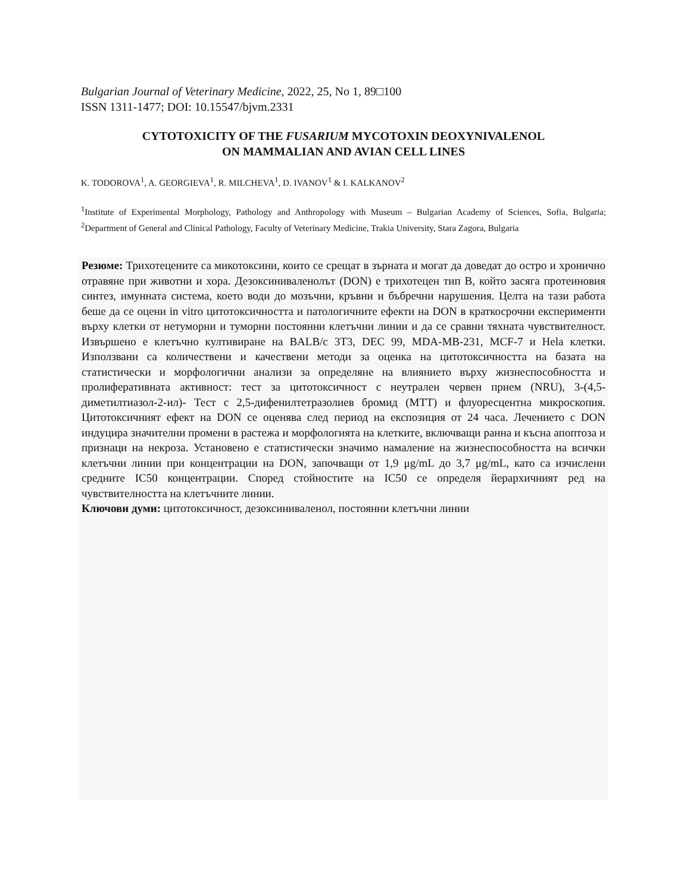Bulgarian Journal of Veterinary Medicine, 2022, 25, No 1, 89□100
ISSN 1311-1477; DOI: 10.15547/bjvm.2331
CYTOTOXICITY OF THE FUSARIUM MYCOTOXIN DEOXYNIVALENOL
ON MAMMALIAN AND AVIAN CELL LINES
K. TODOROVA<sup>1</sup>, A. GEORGIEVA<sup>1</sup>, R. MILCHEVA<sup>1</sup>, D. IVANOV<sup>1</sup> & I. KALKANOV<sup>2</sup>
<sup>1</sup> Institute of Experimental Morphology, Pathology and Anthropology with Museum – Bulgarian Academy of Sciences, Sofia, Bulgaria; <sup>2</sup>Department of General and Clinical Pathology, Faculty of Veterinary Medicine, Trakia University, Stara Zagora, Bulgaria
Резюме: Трихотецените са микотоксини, които се срещат в зърната и могат да доведат до остро и хронично отравяне при животни и хора. Дезоксиниваленолът (DON) е трихотецен тип B, който засяга протеиновия синтез, имунната система, което води до мозъчни, кръвни и бъбречни нарушения. Целта на тази работа беше да се оцени in vitro цитотоксичността и патологичните ефекти на DON в краткосрочни експерименти върху клетки от нетуморни и туморни постоянни клетъчни линии и да се сравни тяхната чувствителност. Извършено е клетъчно култивиране на BALB/c 3T3, DEC 99, MDA-MB-231, MCF-7 и Hela клетки. Използвани са количествени и качествени методи за оценка на цитотоксичността на базата на статистически и морфологични анализи за определяне на влиянието върху жизнеспособността и пролиферативната активност: тест за цитотоксичност с неутрален червен прием (NRU), 3-(4,5-диметилтиазол-2-ил)- Тест с 2,5-дифенилтетразолиев бромид (MTT) и флуоресцентна микроскопия. Цитотоксичният ефект на DON се оценява след период на експозиция от 24 часа. Лечението с DON индуцира значителни промени в растежа и морфологията на клетките, включващи ранна и късна апоптоза и признаци на некроза. Установено е статистически значимо намаление на жизнеспособността на всички клетъчни линии при концентрации на DON, започващи от 1,9 μg/mL до 3,7 μg/mL, като са изчислени средните IC50 концентрации. Според стойностите на IC50 се определя йерархичният ред на чувствителността на клетъчните линии.
Ключови думи: цитотоксичност, дезоксиниваленол, постоянни клетъчни линии